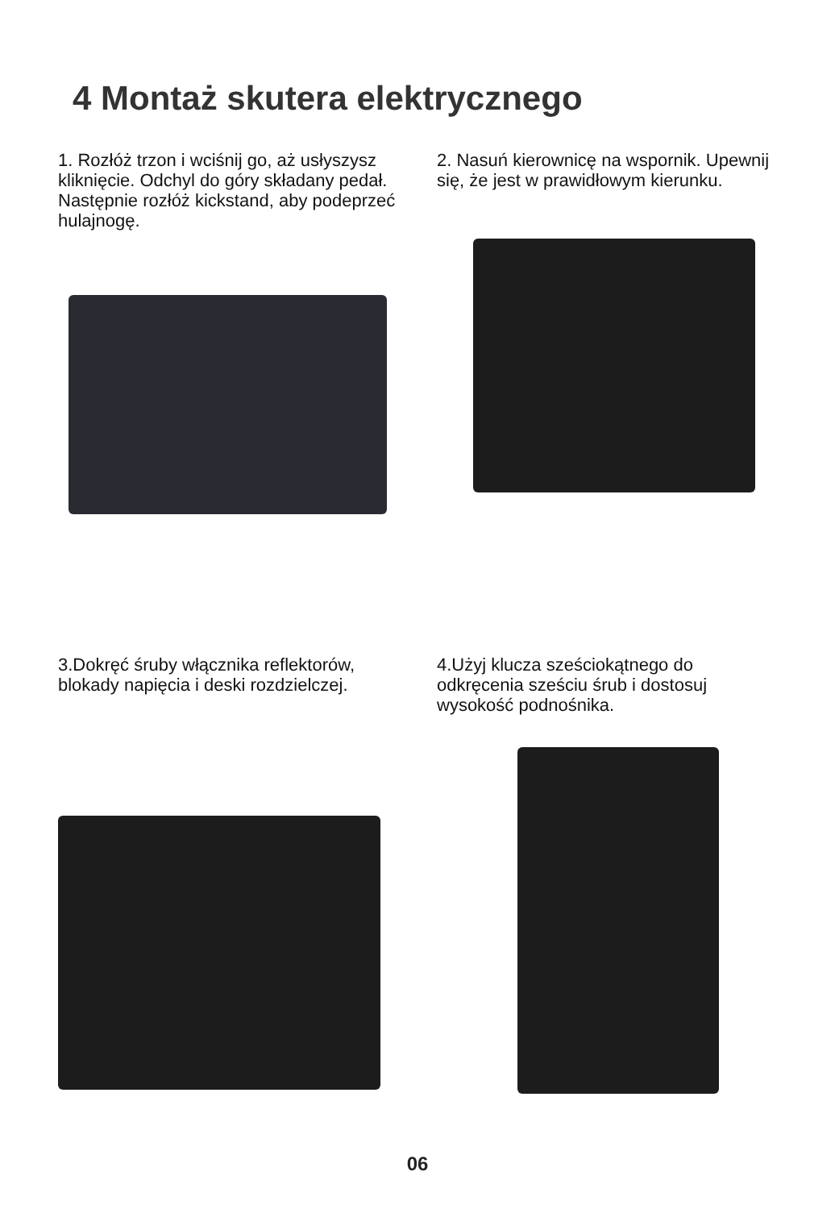4 Montaż skutera elektrycznego
1. Rozłóż trzon i wciśnij go, aż usłyszysz kliknięcie. Odchyl do góry składany pedał. Następnie rozłóż kickstand, aby podeprzeć hulajnogę.
2. Nasuń kierownicę na wspornik. Upewnij się, że jest w prawidłowym kierunku.
3.Dokręć śruby włącznika reflektorów, blokady napięcia i deski rozdzielczej.
4.Użyj klucza sześciokątnego do odkręcenia sześciu śrub i dostosuj wysokość podnośnika.
06